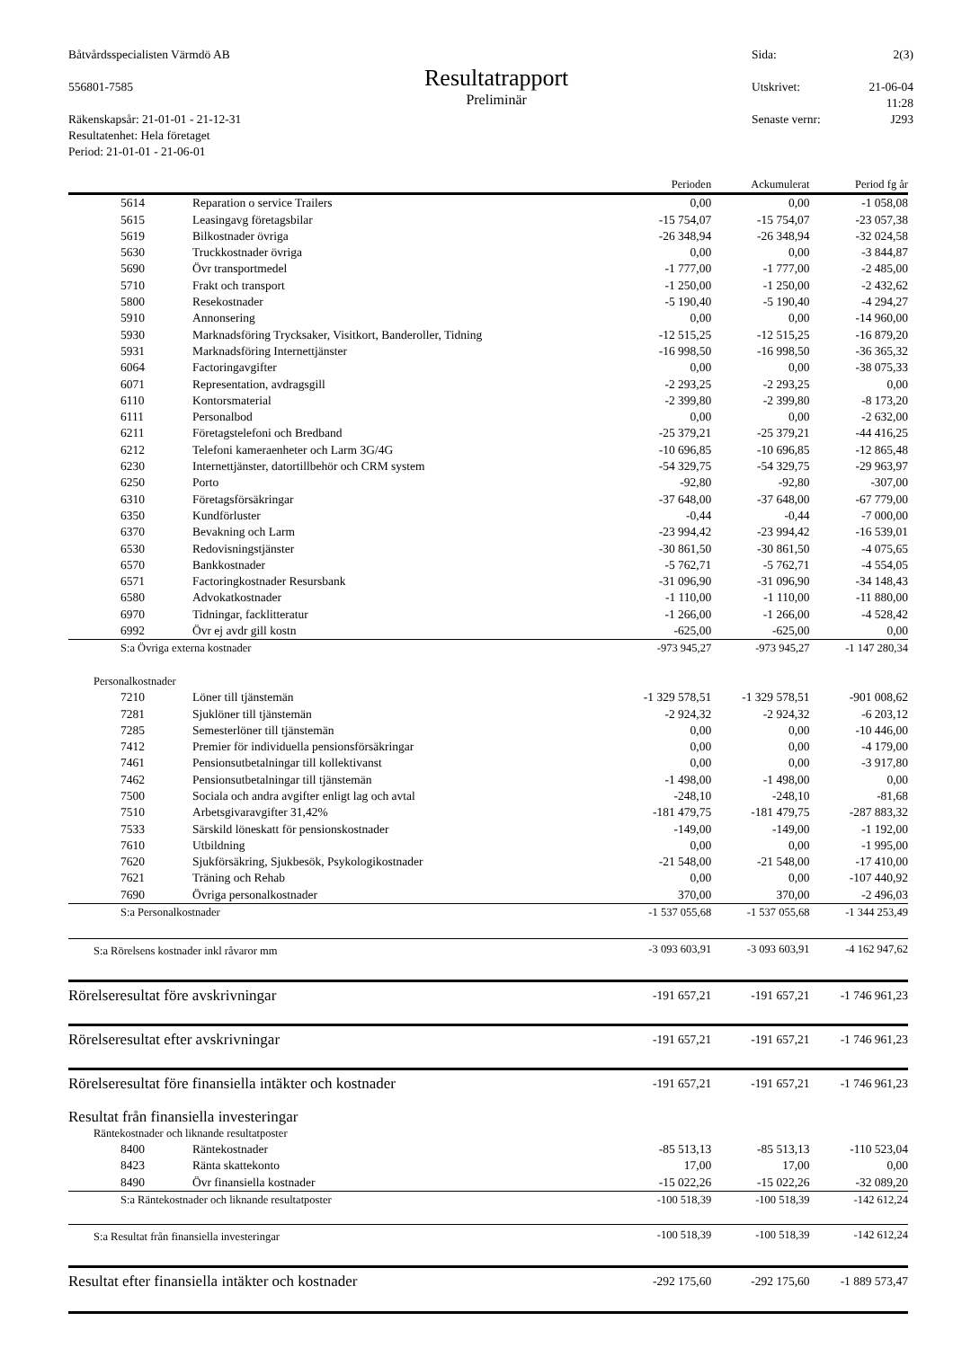Båtvårdsspecialisten Värmdö AB
556801-7585
Räkenskapsår: 21-01-01 - 21-12-31
Resultatenhet: Hela företaget
Period: 21-01-01 - 21-06-01
Resultatrapport
Preliminär
Sida: 2(3)
Utskrivet: 21-06-04
11:28
Senaste vernr: J293
| | | Perioden | Ackumulerat | Period fg år |
| --- | --- | --- | --- | --- |
| 5614 | Reparation o service Trailers | 0,00 | 0,00 | -1 058,08 |
| 5615 | Leasingavg företagsbilar | -15 754,07 | -15 754,07 | -23 057,38 |
| 5619 | Bilkostnader övriga | -26 348,94 | -26 348,94 | -32 024,58 |
| 5630 | Truckkostnader övriga | 0,00 | 0,00 | -3 844,87 |
| 5690 | Övr transportmedel | -1 777,00 | -1 777,00 | -2 485,00 |
| 5710 | Frakt och transport | -1 250,00 | -1 250,00 | -2 432,62 |
| 5800 | Resekostnader | -5 190,40 | -5 190,40 | -4 294,27 |
| 5910 | Annonsering | 0,00 | 0,00 | -14 960,00 |
| 5930 | Marknadsföring Trycksaker, Visitkort, Banderoller, Tidning | -12 515,25 | -12 515,25 | -16 879,20 |
| 5931 | Marknadsföring Internettjänster | -16 998,50 | -16 998,50 | -36 365,32 |
| 6064 | Factoringavgifter | 0,00 | 0,00 | -38 075,33 |
| 6071 | Representation, avdragsgill | -2 293,25 | -2 293,25 | 0,00 |
| 6110 | Kontorsmaterial | -2 399,80 | -2 399,80 | -8 173,20 |
| 6111 | Personalbod | 0,00 | 0,00 | -2 632,00 |
| 6211 | Företagstelefoni och Bredband | -25 379,21 | -25 379,21 | -44 416,25 |
| 6212 | Telefoni kameraenheter och Larm 3G/4G | -10 696,85 | -10 696,85 | -12 865,48 |
| 6230 | Internettjänster, datortillbehör och CRM system | -54 329,75 | -54 329,75 | -29 963,97 |
| 6250 | Porto | -92,80 | -92,80 | -307,00 |
| 6310 | Företagsförsäkringar | -37 648,00 | -37 648,00 | -67 779,00 |
| 6350 | Kundförluster | -0,44 | -0,44 | -7 000,00 |
| 6370 | Bevakning och Larm | -23 994,42 | -23 994,42 | -16 539,01 |
| 6530 | Redovisningstjänster | -30 861,50 | -30 861,50 | -4 075,65 |
| 6570 | Bankkostnader | -5 762,71 | -5 762,71 | -4 554,05 |
| 6571 | Factoringkostnader Resursbank | -31 096,90 | -31 096,90 | -34 148,43 |
| 6580 | Advokatkostnader | -1 110,00 | -1 110,00 | -11 880,00 |
| 6970 | Tidningar, facklitteratur | -1 266,00 | -1 266,00 | -4 528,42 |
| 6992 | Övr ej avdr gill kostn | -625,00 | -625,00 | 0,00 |
| S:a Övriga externa kostnader | | -973 945,27 | -973 945,27 | -1 147 280,34 |
| Personalkostnader | | | | |
| 7210 | Löner till tjänstemän | -1 329 578,51 | -1 329 578,51 | -901 008,62 |
| 7281 | Sjuklöner till tjänstemän | -2 924,32 | -2 924,32 | -6 203,12 |
| 7285 | Semesterlöner till tjänstemän | 0,00 | 0,00 | -10 446,00 |
| 7412 | Premier för individuella pensionsförsäkringar | 0,00 | 0,00 | -4 179,00 |
| 7461 | Pensionsutbetalningar till kollektivanst | 0,00 | 0,00 | -3 917,80 |
| 7462 | Pensionsutbetalningar till tjänstemän | -1 498,00 | -1 498,00 | 0,00 |
| 7500 | Sociala och andra avgifter enligt lag och avtal | -248,10 | -248,10 | -81,68 |
| 7510 | Arbetsgivaravgifter 31,42% | -181 479,75 | -181 479,75 | -287 883,32 |
| 7533 | Särskild löneskatt för pensionskostnader | -149,00 | -149,00 | -1 192,00 |
| 7610 | Utbildning | 0,00 | 0,00 | -1 995,00 |
| 7620 | Sjukförsäkring, Sjukbesök, Psykologikostnader | -21 548,00 | -21 548,00 | -17 410,00 |
| 7621 | Träning och Rehab | 0,00 | 0,00 | -107 440,92 |
| 7690 | Övriga personalkostnader | 370,00 | 370,00 | -2 496,03 |
| S:a Personalkostnader | | -1 537 055,68 | -1 537 055,68 | -1 344 253,49 |
| S:a Rörelsens kostnader inkl råvaror mm | | -3 093 603,91 | -3 093 603,91 | -4 162 947,62 |
| Rörelseresultat före avskrivningar | | -191 657,21 | -191 657,21 | -1 746 961,23 |
| Rörelseresultat efter avskrivningar | | -191 657,21 | -191 657,21 | -1 746 961,23 |
| Rörelseresultat före finansiella intäkter och kostnader | | -191 657,21 | -191 657,21 | -1 746 961,23 |
| Resultat från finansiella investeringar | | | | |
| Räntekostnader och liknande resultatposter | | | | |
| 8400 | Räntekostnader | -85 513,13 | -85 513,13 | -110 523,04 |
| 8423 | Ränta skattekonto | 17,00 | 17,00 | 0,00 |
| 8490 | Övr finansiella kostnader | -15 022,26 | -15 022,26 | -32 089,20 |
| S:a Räntekostnader och liknande resultatposter | | -100 518,39 | -100 518,39 | -142 612,24 |
| S:a Resultat från finansiella investeringar | | -100 518,39 | -100 518,39 | -142 612,24 |
| Resultat efter finansiella intäkter och kostnader | | -292 175,60 | -292 175,60 | -1 889 573,47 |